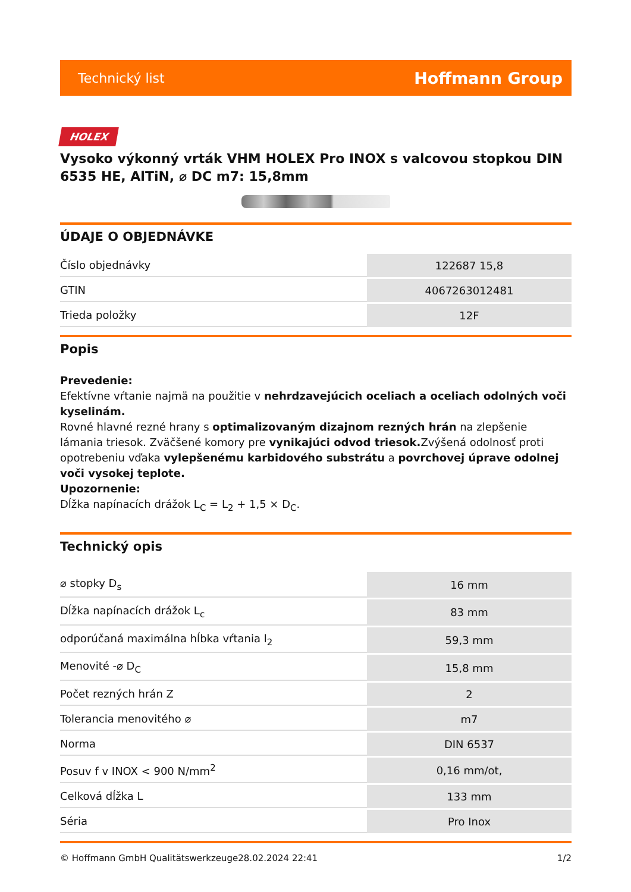Technický list Hoffmann Group
HOLEX
Vysoko výkonný vrták VHM HOLEX Pro INOX s valcovou stopkou DIN 6535 HE, AlTiN, ⌀ DC m7: 15,8mm
ÚDAJE O OBJEDNÁVKE
| Číslo objednávky | 122687 15,8 |
| GTIN | 4067263012481 |
| Trieda položky | 12F |
Popis
Prevedenie:
Efektívne vŕtanie najmä na použitie v nehrdzavejúcich oceliach a oceliach odolných voči kyselinám.
Rovné hlavné rezné hrany s optimalizovaným dizajnom rezných hrán na zlepšenie lámania triesok. Zväčšené komory pre vynikajúci odvod triesok. Zvýšená odolnosť proti opotrebeniu vďaka vylepšenému karbidového substrátu a povrchovej úprave odolnej voči vysokej teplote.
Upozornenie:
Dĺžka napínacích drážok L<sub>C</sub> = L<sub>2</sub> + 1,5 × D<sub>C</sub>.
Technický opis
| ⌀ stopky D<sub>s</sub> | 16 mm |
| Dĺžka napínacích drážok L<sub>c</sub> | 83 mm |
| odporúčaná maximálna hĺbka vŕtania l<sub>2</sub> | 59,3 mm |
| Menovité -⌀ D<sub>C</sub> | 15,8 mm |
| Počet rezných hrán Z | 2 |
| Tolerancia menovitého ⌀ | m7 |
| Norma | DIN 6537 |
| Posuv f v INOX < 900 N/mm<sup>2</sup> | 0,16 mm/ot, |
| Celková dĺžka L | 133 mm |
| Séria | Pro Inox |
© Hoffmann GmbH Qualitätswerkzeuge 28.02.2024 22:41 1/2